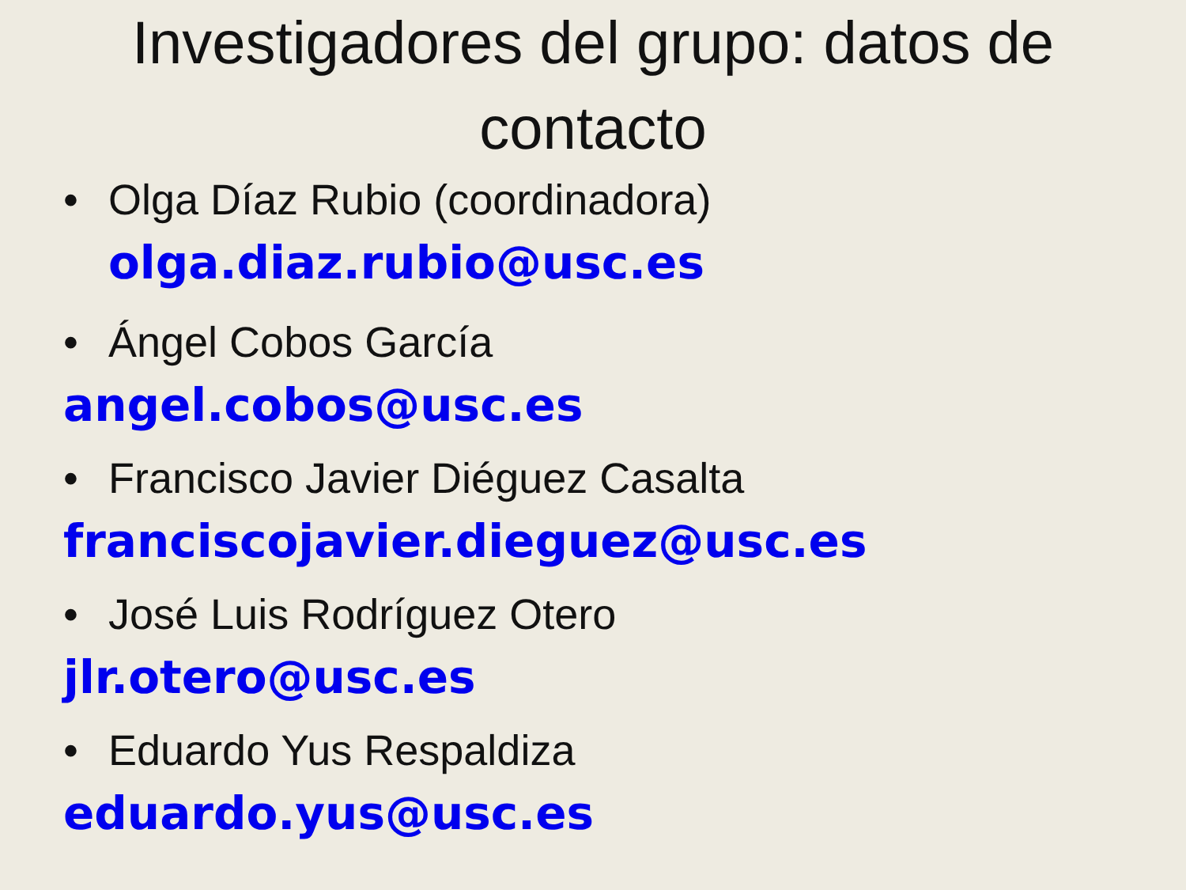Investigadores del grupo: datos de contacto
• Olga Díaz Rubio (coordinadora)
olga.diaz.rubio@usc.es
• Ángel Cobos García
angel.cobos@usc.es
• Francisco Javier Diéguez Casalta
franciscojavier.dieguez@usc.es
• José Luis Rodríguez Otero
jlr.otero@usc.es
• Eduardo Yus Respaldiza
eduardo.yus@usc.es